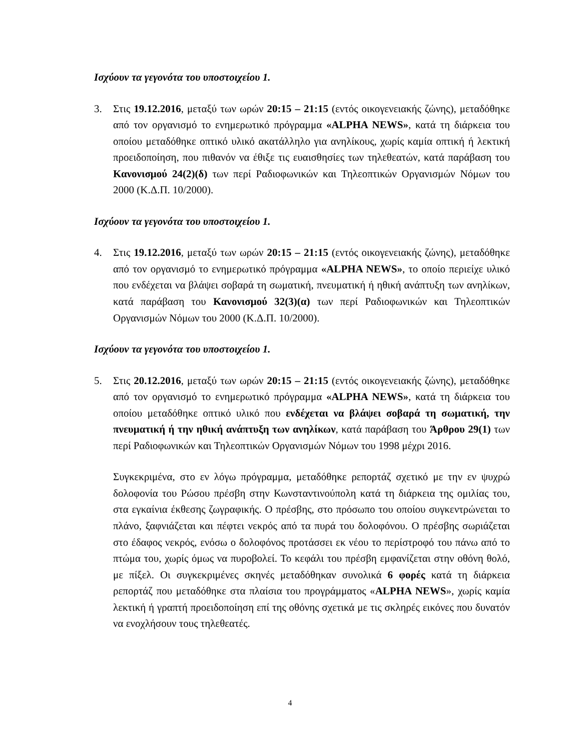Ισχύουν τα γεγονότα του υποστοιχείου 1.
3. Στις 19.12.2016, μεταξύ των ωρών 20:15 – 21:15 (εντός οικογενειακής ζώνης), μεταδόθηκε από τον οργανισμό το ενημερωτικό πρόγραμμα «ALPHA NEWS», κατά τη διάρκεια του οποίου μεταδόθηκε οπτικό υλικό ακατάλληλο για ανηλίκους, χωρίς καμία οπτική ή λεκτική προειδοποίηση, που πιθανόν να έθιξε τις ευαισθησίες των τηλεθεατών, κατά παράβαση του Κανονισμού 24(2)(δ) των περί Ραδιοφωνικών και Τηλεοπτικών Οργανισμών Νόμων του 2000 (Κ.Δ.Π. 10/2000).
Ισχύουν τα γεγονότα του υποστοιχείου 1.
4. Στις 19.12.2016, μεταξύ των ωρών 20:15 – 21:15 (εντός οικογενειακής ζώνης), μεταδόθηκε από τον οργανισμό το ενημερωτικό πρόγραμμα «ALPHA NEWS», το οποίο περιείχε υλικό που ενδέχεται να βλάψει σοβαρά τη σωματική, πνευματική ή ηθική ανάπτυξη των ανηλίκων, κατά παράβαση του Κανονισμού 32(3)(α) των περί Ραδιοφωνικών και Τηλεοπτικών Οργανισμών Νόμων του 2000 (Κ.Δ.Π. 10/2000).
Ισχύουν τα γεγονότα του υποστοιχείου 1.
5. Στις 20.12.2016, μεταξύ των ωρών 20:15 – 21:15 (εντός οικογενειακής ζώνης), μεταδόθηκε από τον οργανισμό το ενημερωτικό πρόγραμμα «ALPHA NEWS», κατά τη διάρκεια του οποίου μεταδόθηκε οπτικό υλικό που ενδέχεται να βλάψει σοβαρά τη σωματική, την πνευματική ή την ηθική ανάπτυξη των ανηλίκων, κατά παράβαση του Άρθρου 29(1) των περί Ραδιοφωνικών και Τηλεοπτικών Οργανισμών Νόμων του 1998 μέχρι 2016.
Συγκεκριμένα, στο εν λόγω πρόγραμμα, μεταδόθηκε ρεπορτάζ σχετικό με την εν ψυχρώ δολοφονία του Ρώσου πρέσβη στην Κωνσταντινούπολη κατά τη διάρκεια της ομιλίας του, στα εγκαίνια έκθεσης ζωγραφικής. Ο πρέσβης, στο πρόσωπο του οποίου συγκεντρώνεται το πλάνο, ξαφνιάζεται και πέφτει νεκρός από τα πυρά του δολοφόνου. Ο πρέσβης σωριάζεται στο έδαφος νεκρός, ενόσω ο δολοφόνος προτάσσει εκ νέου το περίστροφό του πάνω από το πτώμα του, χωρίς όμως να πυροβολεί. Το κεφάλι του πρέσβη εμφανίζεται στην οθόνη θολό, με πίξελ. Οι συγκεκριμένες σκηνές μεταδόθηκαν συνολικά 6 φορές κατά τη διάρκεια ρεπορτάζ που μεταδόθηκε στα πλαίσια του προγράμματος «ALPHA NEWS», χωρίς καμία λεκτική ή γραπτή προειδοποίηση επί της οθόνης σχετικά με τις σκληρές εικόνες που δυνατόν να ενοχλήσουν τους τηλεθεατές.
4